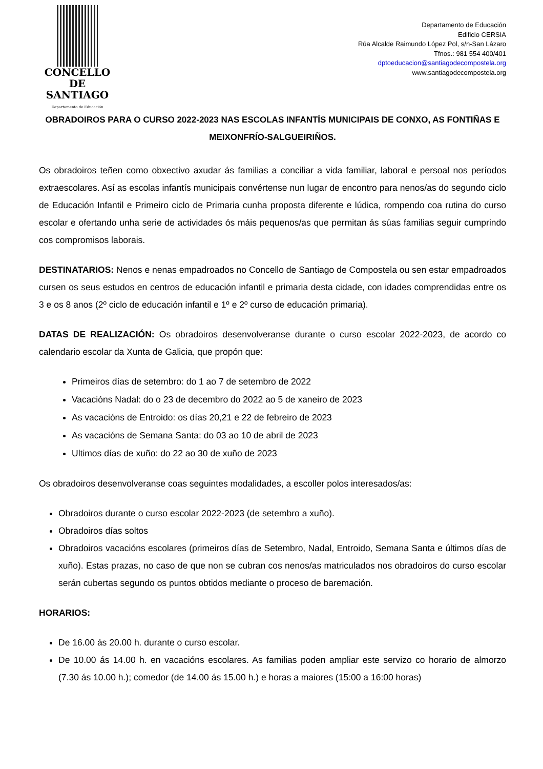CONCELLO DE
SANTIAGO
Departamento de Educación
Departamento de Educación
Edificio CERSIA
Rúa Alcalde Raimundo López Pol, s/n-San Lázaro
Tfnos.: 981 554 400/401
dptoeducacion@santiagodecompostela.org
www.santiagodecompostela.org
OBRADOIROS PARA O CURSO 2022-2023 NAS ESCOLAS INFANTÍS MUNICIPAIS DE CONXO, AS FONTIÑAS E MEIXONFRÍO-SALGUEIRIÑOS.
Os obradoiros teñen como obxectivo axudar ás familias a conciliar a vida familiar, laboral e persoal nos períodos extraescolares. Así as escolas infantís municipais convértense nun lugar de encontro para nenos/as do segundo ciclo de Educación Infantil e Primeiro ciclo de Primaria cunha proposta diferente e lúdica, rompendo coa rutina do curso escolar e ofertando unha serie de actividades ós máis pequenos/as que permitan ás súas familias seguir cumprindo cos compromisos laborais.
DESTINATARIOS: Nenos e nenas empadroados no Concello de Santiago de Compostela ou sen estar empadroados cursen os seus estudos en centros de educación infantil e primaria desta cidade, con idades comprendidas entre os 3 e os 8 anos (2º ciclo de educación infantil e 1º e 2º curso de educación primaria).
DATAS DE REALIZACIÓN: Os obradoiros desenvolveranse durante o curso escolar 2022-2023, de acordo co calendario escolar da Xunta de Galicia, que propón que:
Primeiros días de setembro: do 1 ao 7 de setembro de 2022
Vacacións Nadal: do o 23 de decembro do 2022 ao 5 de xaneiro de 2023
As vacacións de Entroido: os días 20,21 e 22 de febreiro de 2023
As vacacións de Semana Santa: do 03 ao 10 de abril de 2023
Ultimos días de xuño: do 22 ao 30 de xuño de 2023
Os obradoiros desenvolveranse coas seguintes modalidades, a escoller polos interesados/as:
Obradoiros durante o curso escolar 2022-2023 (de setembro a xuño).
Obradoiros días soltos
Obradoiros vacacións escolares (primeiros días de Setembro, Nadal, Entroido, Semana Santa e últimos días de xuño). Estas prazas, no caso de que non se cubran cos nenos/as matriculados nos obradoiros do curso escolar serán cubertas segundo os puntos obtidos mediante o proceso de baremación.
HORARIOS:
De 16.00 ás 20.00 h. durante o curso escolar.
De 10.00 ás 14.00 h. en vacacións escolares. As familias poden ampliar este servizo co horario de almorzo (7.30 ás 10.00 h.); comedor (de 14.00 ás 15.00 h.) e horas a maiores (15:00 a 16:00 horas)